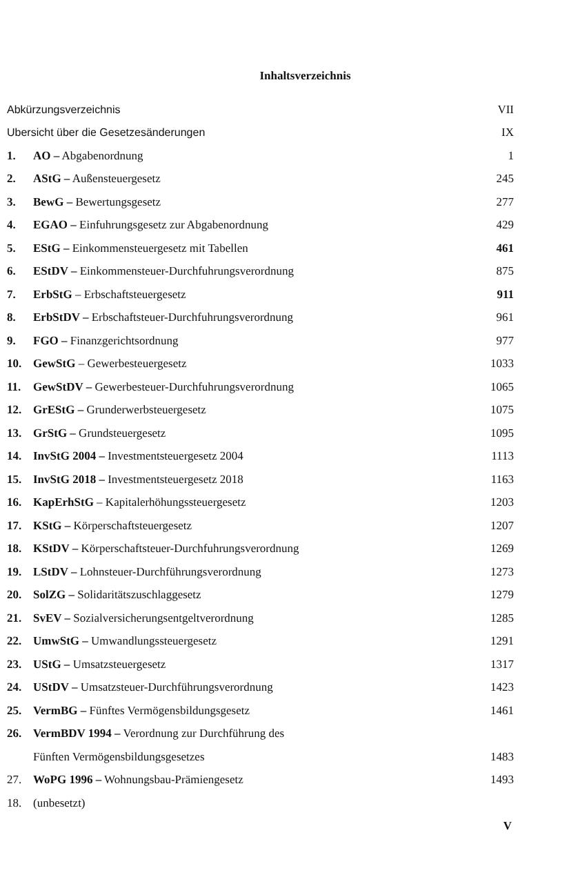Inhaltsverzeichnis
| Abkürzungsverzeichnis | | VII |
| Ubersicht über die Gesetzesänderungen | | IX |
| 1. | AO – Abgabenordnung | 1 |
| 2. | AStG – Außensteuergesetz | 245 |
| 3. | BewG – Bewertungsgesetz | 277 |
| 4. | EGAO – Einfuhrungsgesetz zur Abgabenordnung | 429 |
| 5. | EStG – Einkommensteuergesetz mit Tabellen | 461 |
| 6. | EStDV – Einkommensteuer-Durchfuhrungsverordnung | 875 |
| 7. | ErbStG – Erbschaftsteuergesetz | 911 |
| 8. | ErbStDV – Erbschaftsteuer-Durchfuhrungsverordnung | 961 |
| 9. | FGO – Finanzgerichtsordnung | 977 |
| 10. | GewStG – Gewerbesteuergesetz | 1033 |
| 11. | GewStDV – Gewerbesteuer-Durchfuhrungsverordnung | 1065 |
| 12. | GrEStG – Grunderwerbsteuergesetz | 1075 |
| 13. | GrStG – Grundsteuergesetz | 1095 |
| 14. | InvStG 2004 – Investmentsteuergesetz 2004 | 1113 |
| 15. | InvStG 2018 – Investmentsteuergesetz 2018 | 1163 |
| 16. | KapErhStG – Kapitalerhöhungssteuergesetz | 1203 |
| 17. | KStG – Körperschaftsteuergesetz | 1207 |
| 18. | KStDV – Körperschaftsteuer-Durchfuhrungsverordnung | 1269 |
| 19. | LStDV – Lohnsteuer-Durchführungsverordnung | 1273 |
| 20. | SolZG – Solidaritätszuschlaggesetz | 1279 |
| 21. | SvEV – Sozialversicherungsentgeltverordnung | 1285 |
| 22. | UmwStG – Umwandlungssteuergesetz | 1291 |
| 23. | UStG – Umsatzsteuergesetz | 1317 |
| 24. | UStDV – Umsatzsteuer-Durchführungsverordnung | 1423 |
| 25. | VermBG – Fünftes Vermögensbildungsgesetz | 1461 |
| 26. | VermBDV 1994 – Verordnung zur Durchführung des | |
| | Fünften Vermögensbildungsgesetzes | 1483 |
| 27. | WoPG 1996 – Wohnungsbau-Prämiengesetz | 1493 |
| 18. | (unbesetzt) | |
V